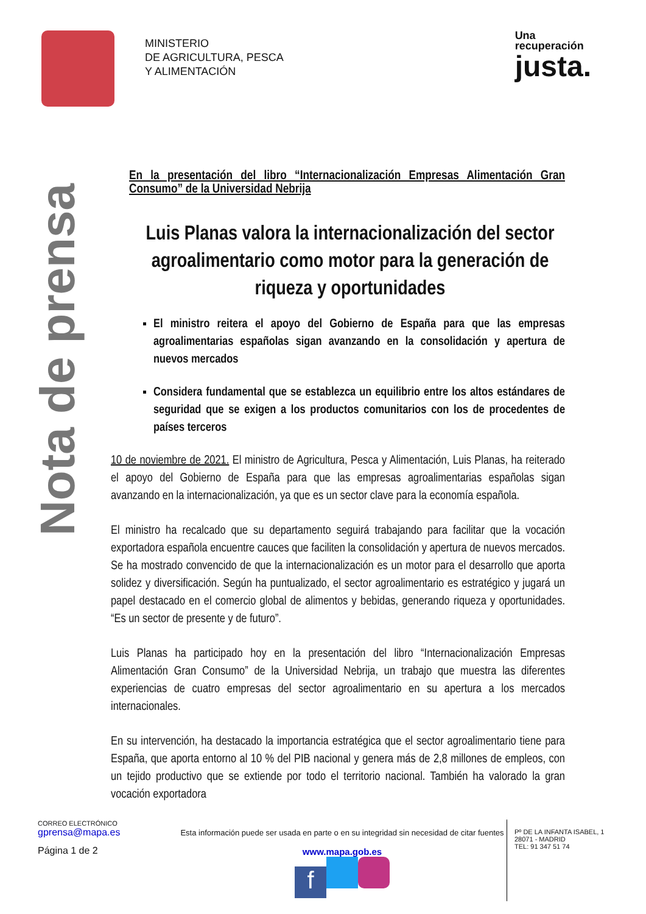MINISTERIO
DE AGRICULTURA, PESCA
Y ALIMENTACIÓN
Una
recuperación
justa.
Nota de prensa
En la presentación del libro “Internacionalización Empresas Alimentación Gran Consumo” de la Universidad Nebrija
Luis Planas valora la internacionalización del sector agroalimentario como motor para la generación de riqueza y oportunidades
El ministro reitera el apoyo del Gobierno de España para que las empresas agroalimentarias españolas sigan avanzando en la consolidación y apertura de nuevos mercados
Considera fundamental que se establezca un equilibrio entre los altos estándares de seguridad que se exigen a los productos comunitarios con los de procedentes de países terceros
10 de noviembre de 2021. El ministro de Agricultura, Pesca y Alimentación, Luis Planas, ha reiterado el apoyo del Gobierno de España para que las empresas agroalimentarias españolas sigan avanzando en la internacionalización, ya que es un sector clave para la economía española.
El ministro ha recalcado que su departamento seguirá trabajando para facilitar que la vocación exportadora española encuentre cauces que faciliten la consolidación y apertura de nuevos mercados. Se ha mostrado convencido de que la internacionalización es un motor para el desarrollo que aporta solidez y diversificación. Según ha puntualizado, el sector agroalimentario es estratégico y jugará un papel destacado en el comercio global de alimentos y bebidas, generando riqueza y oportunidades. “Es un sector de presente y de futuro”.
Luis Planas ha participado hoy en la presentación del libro “Internacionalización Empresas Alimentación Gran Consumo” de la Universidad Nebrija, un trabajo que muestra las diferentes experiencias de cuatro empresas del sector agroalimentario en su apertura a los mercados internacionales.
En su intervención, ha destacado la importancia estratégica que el sector agroalimentario tiene para España, que aporta entorno al 10 % del PIB nacional y genera más de 2,8 millones de empleos, con un tejido productivo que se extiende por todo el territorio nacional. También ha valorado la gran vocación exportadora
CORREO ELECTRÓNICO
gprensa@mapa.es
Página 1 de 2
Esta información puede ser usada en parte o en su integridad sin necesidad de citar fuentes
www.mapa.gob.es
f
Pº DE LA INFANTA ISABEL, 1
28071 - MADRID
TEL: 91 347 51 74